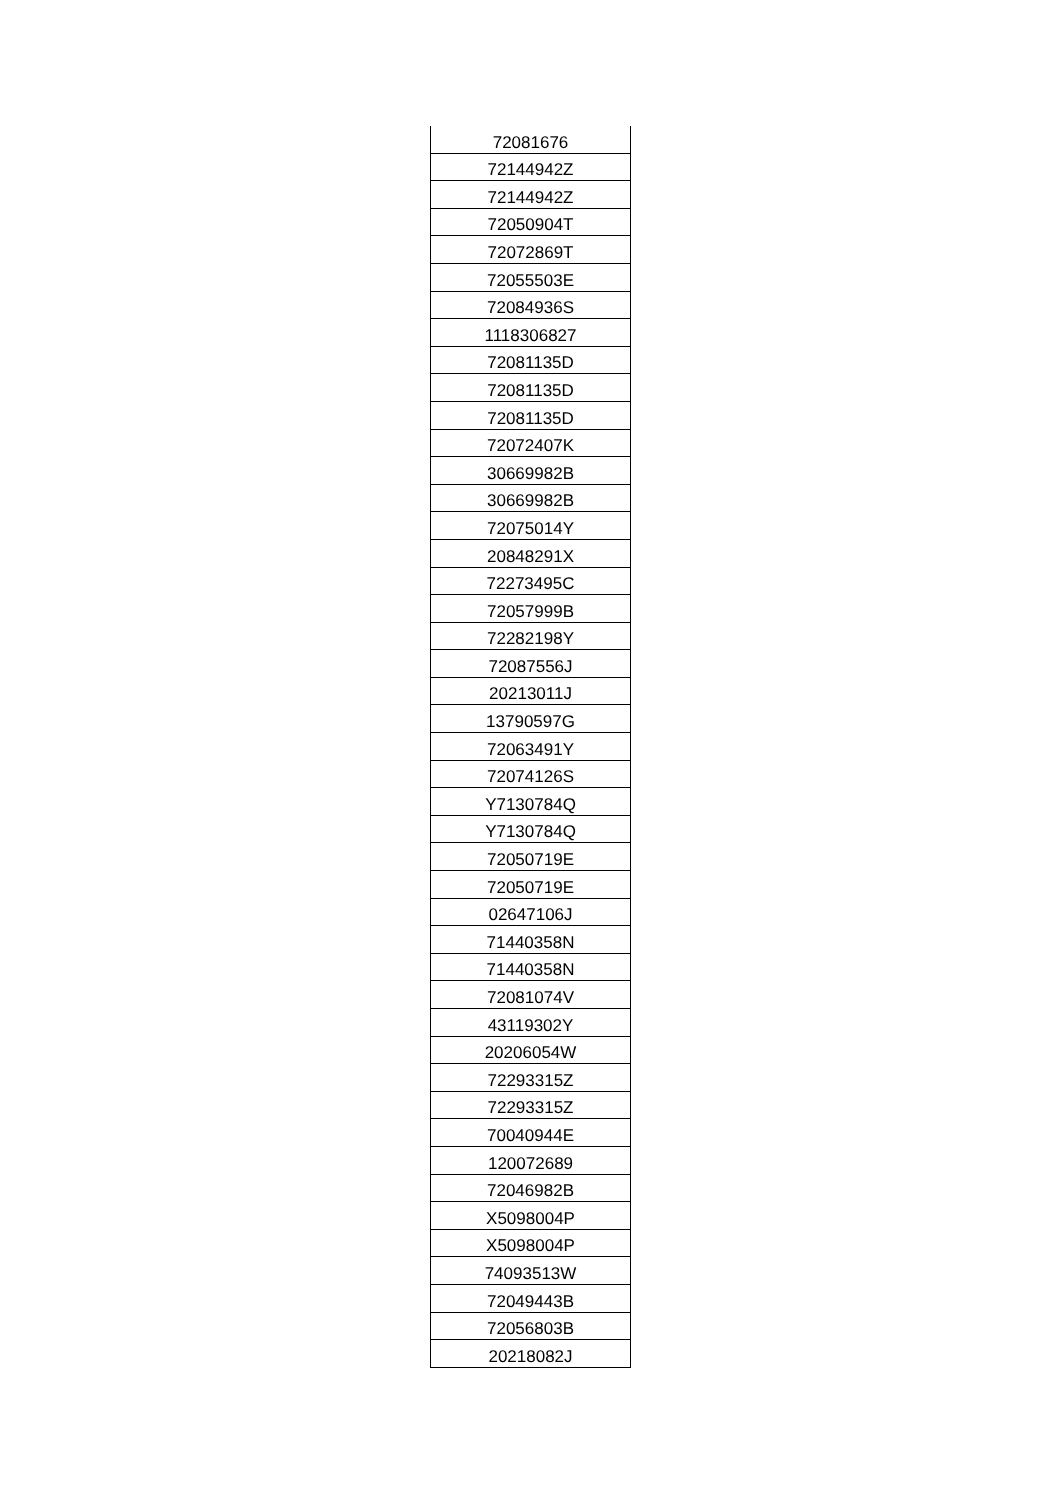| 72081676 |
| 72144942Z |
| 72144942Z |
| 72050904T |
| 72072869T |
| 72055503E |
| 72084936S |
| 1118306827 |
| 72081135D |
| 72081135D |
| 72081135D |
| 72072407K |
| 30669982B |
| 30669982B |
| 72075014Y |
| 20848291X |
| 72273495C |
| 72057999B |
| 72282198Y |
| 72087556J |
| 20213011J |
| 13790597G |
| 72063491Y |
| 72074126S |
| Y7130784Q |
| Y7130784Q |
| 72050719E |
| 72050719E |
| 02647106J |
| 71440358N |
| 71440358N |
| 72081074V |
| 43119302Y |
| 20206054W |
| 72293315Z |
| 72293315Z |
| 70040944E |
| 120072689 |
| 72046982B |
| X5098004P |
| X5098004P |
| 74093513W |
| 72049443B |
| 72056803B |
| 20218082J |